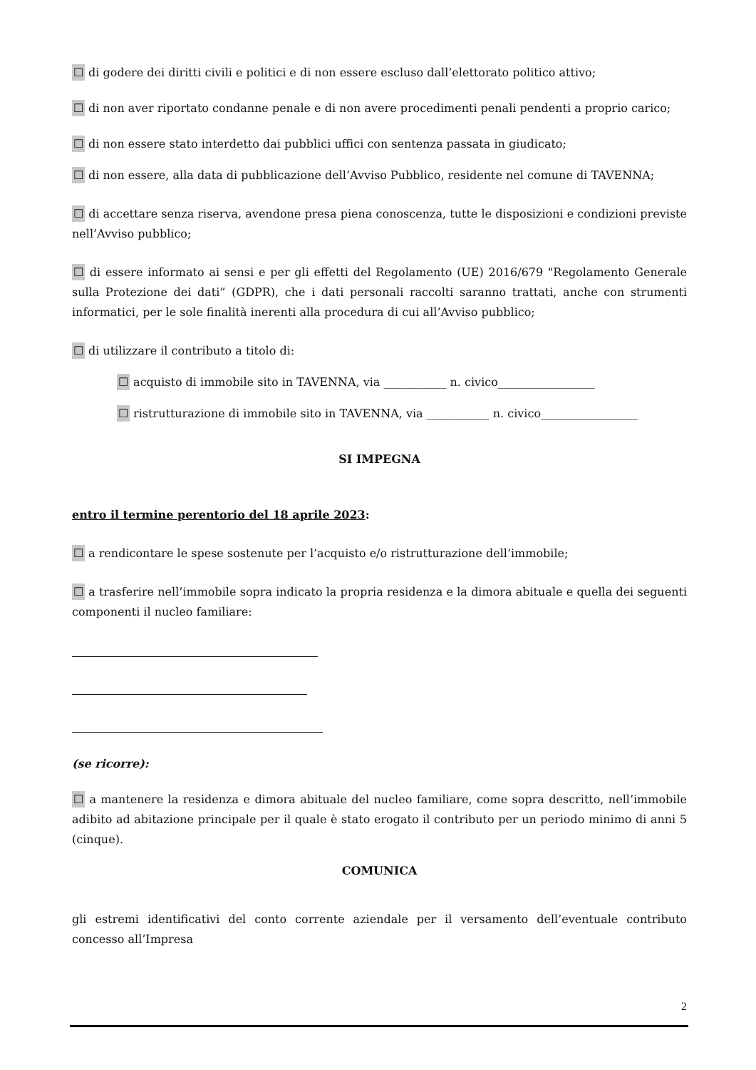☐ di godere dei diritti civili e politici e di non essere escluso dall’elettorato politico attivo;
☐ di non aver riportato condanne penale e di non avere procedimenti penali pendenti a proprio carico;
☐ di non essere stato interdetto dai pubblici uffici con sentenza passata in giudicato;
☐ di non essere, alla data di pubblicazione dell’Avviso Pubblico, residente nel comune di TAVENNA;
☐ di accettare senza riserva, avendone presa piena conoscenza, tutte le disposizioni e condizioni previste nell’Avviso pubblico;
☐ di essere informato ai sensi e per gli effetti del Regolamento (UE) 2016/679 "Regolamento Generale sulla Protezione dei dati” (GDPR), che i dati personali raccolti saranno trattati, anche con strumenti informatici, per le sole finalità inerenti alla procedura di cui all’Avviso pubblico;
☐ di utilizzare il contributo a titolo di:
☐ acquisto di immobile sito in TAVENNA, via ___________ n. civico_________________
☐ ristrutturazione di immobile sito in TAVENNA, via ___________ n. civico_________________
SI IMPEGNA
entro il termine perentorio del 18 aprile 2023:
☐ a rendicontare le spese sostenute per l’acquisto e/o ristrutturazione dell’immobile;
☐ a trasferire nell’immobile sopra indicato la propria residenza e la dimora abituale e quella dei seguenti componenti il nucleo familiare:
(se ricorre):
☐ a mantenere la residenza e dimora abituale del nucleo familiare, come sopra descritto, nell’immobile adibito ad abitazione principale per il quale è stato erogato il contributo per un periodo minimo di anni 5 (cinque).
COMUNICA
gli estremi identificativi del conto corrente aziendale per il versamento dell’eventuale contributo concesso all’Impresa
2